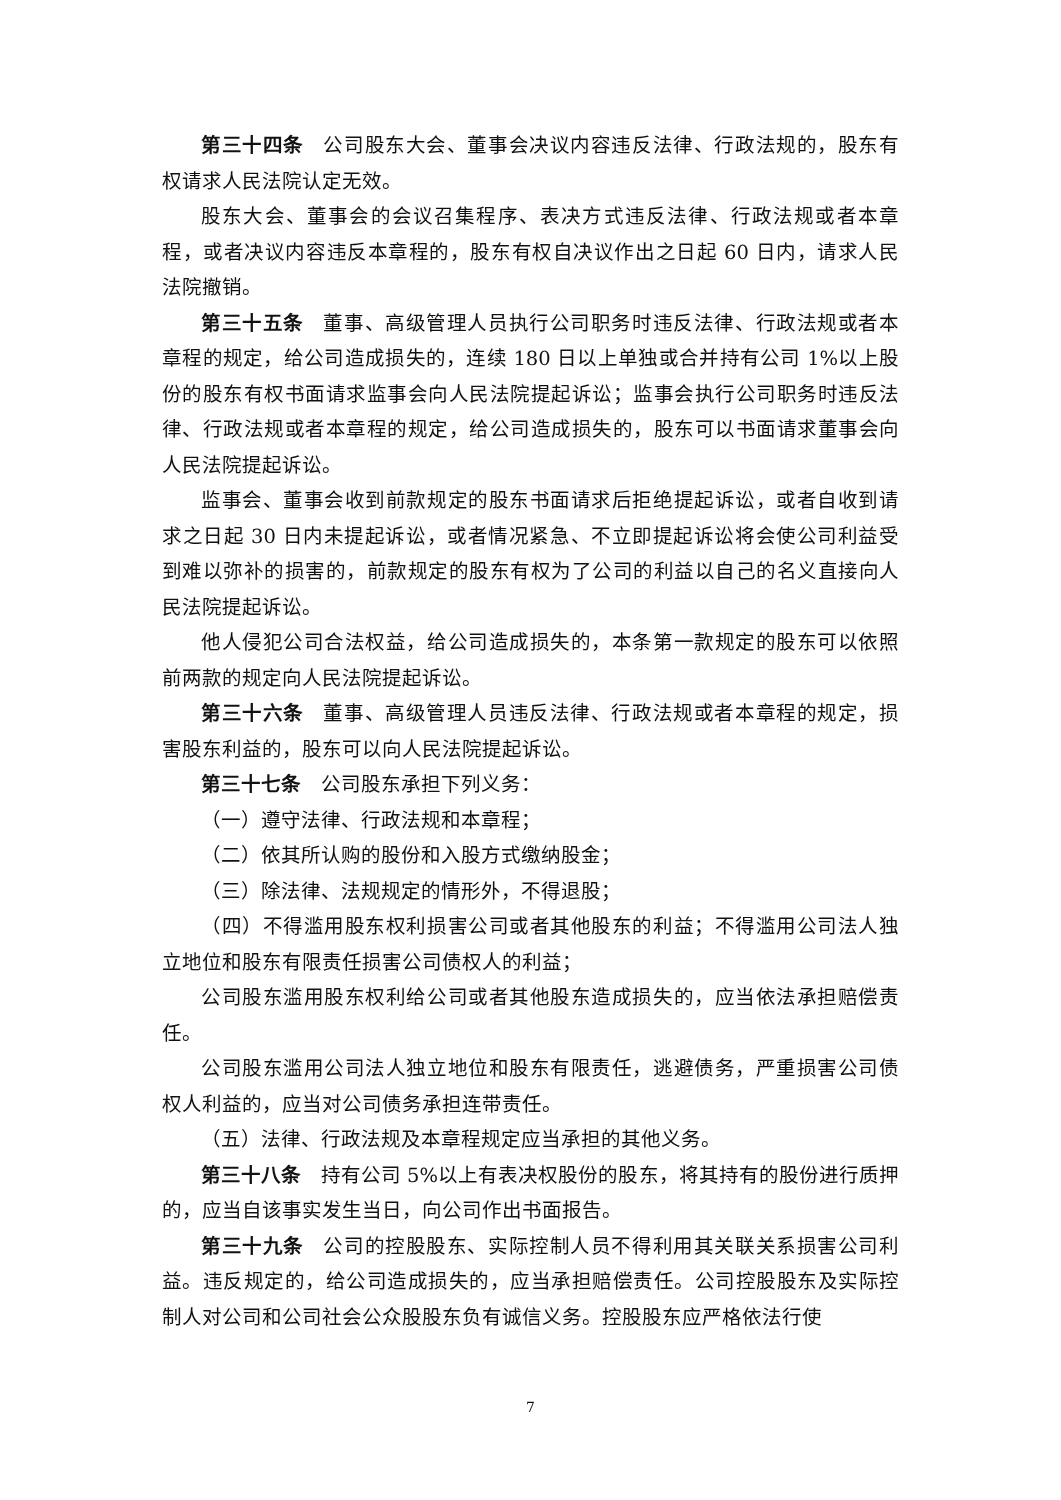第三十四条 公司股东大会、董事会决议内容违反法律、行政法规的，股东有权请求人民法院认定无效。
股东大会、董事会的会议召集程序、表决方式违反法律、行政法规或者本章程，或者决议内容违反本章程的，股东有权自决议作出之日起 60 日内，请求人民法院撤销。
第三十五条 董事、高级管理人员执行公司职务时违反法律、行政法规或者本章程的规定，给公司造成损失的，连续 180 日以上单独或合并持有公司 1%以上股份的股东有权书面请求监事会向人民法院提起诉讼；监事会执行公司职务时违反法律、行政法规或者本章程的规定，给公司造成损失的，股东可以书面请求董事会向人民法院提起诉讼。
监事会、董事会收到前款规定的股东书面请求后拒绝提起诉讼，或者自收到请求之日起 30 日内未提起诉讼，或者情况紧急、不立即提起诉讼将会使公司利益受到难以弥补的损害的，前款规定的股东有权为了公司的利益以自己的名义直接向人民法院提起诉讼。
他人侵犯公司合法权益，给公司造成损失的，本条第一款规定的股东可以依照前两款的规定向人民法院提起诉讼。
第三十六条 董事、高级管理人员违反法律、行政法规或者本章程的规定，损害股东利益的，股东可以向人民法院提起诉讼。
第三十七条 公司股东承担下列义务：
（一）遵守法律、行政法规和本章程；
（二）依其所认购的股份和入股方式缴纳股金；
（三）除法律、法规规定的情形外，不得退股；
（四）不得滥用股东权利损害公司或者其他股东的利益；不得滥用公司法人独立地位和股东有限责任损害公司债权人的利益；
公司股东滥用股东权利给公司或者其他股东造成损失的，应当依法承担赔偿责任。
公司股东滥用公司法人独立地位和股东有限责任，逃避债务，严重损害公司债权人利益的，应当对公司债务承担连带责任。
（五）法律、行政法规及本章程规定应当承担的其他义务。
第三十八条 持有公司 5%以上有表决权股份的股东，将其持有的股份进行质押的，应当自该事实发生当日，向公司作出书面报告。
第三十九条 公司的控股股东、实际控制人员不得利用其关联关系损害公司利益。违反规定的，给公司造成损失的，应当承担赔偿责任。公司控股股东及实际控制人对公司和公司社会公众股股东负有诚信义务。控股股东应严格依法行使
7